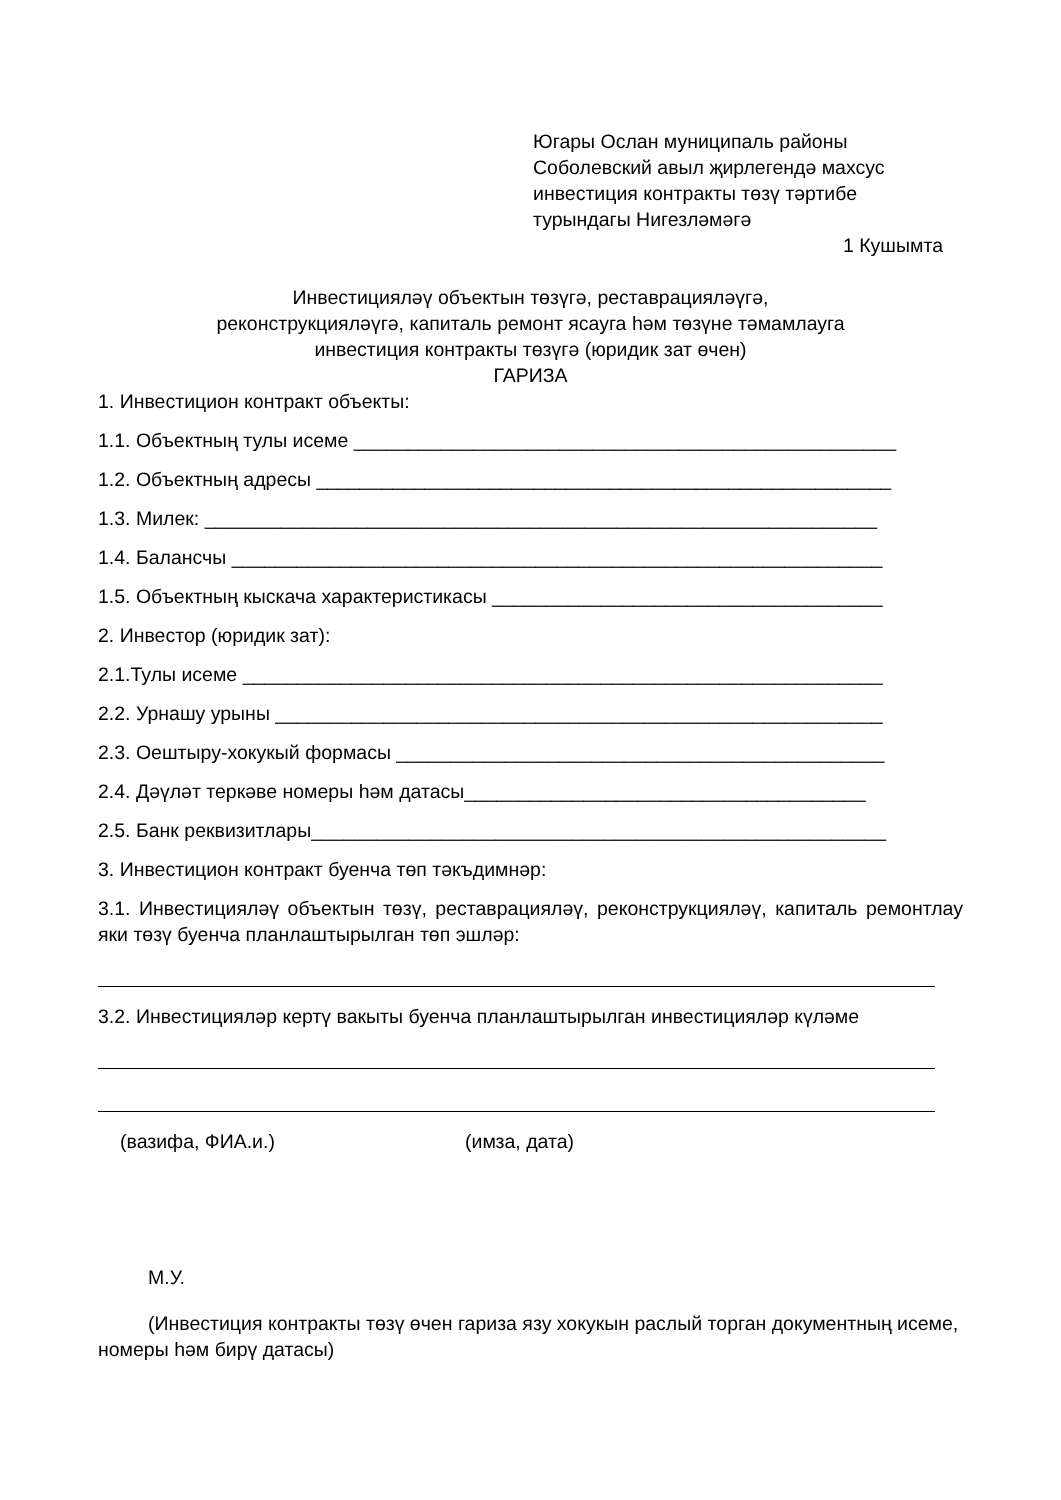Югары Ослан муниципаль районы
Соболевский авыл җирлегендә махсус
инвестиция контракты төзү тәртибе
турындагы Нигезләмәгә
1 Кушымта
Инвестицияләү объектын төзүгә, реставрацияләүгә,
реконструкцияләүгә, капиталь ремонт ясауга һәм төзүне тәмамлауга
инвестиция контракты төзүгә (юридик зат өчен)
ГАРИЗА
1. Инвестицион контракт объекты:
1.1. Объектның тулы исеме __________________________________________________
1.2. Объектның адресы _____________________________________________________
1.3. Милек: ______________________________________________________________
1.4. Балансчы ____________________________________________________________
1.5. Объектның кыскача характеристикасы ____________________________________
2. Инвестор (юридик зат):
2.1.Тулы исеме ___________________________________________________________
2.2. Урнашу урыны ________________________________________________________
2.3. Оештыру-хокукый формасы _____________________________________________
2.4. Дәүләт теркәве номеры һәм датасы_____________________________________
2.5. Банк реквизитлары_____________________________________________________
3. Инвестицион контракт буенча төп тәкъдимнәр:
3.1. Инвестицияләү объектын төзү, реставрацияләү, реконструкцияләү, капиталь ремонтлау яки төзү буенча планлаштырылган төп эшләр:
3.2. Инвестицияләр кертү вакыты буенча планлаштырылган инвестицияләр күләме
(вазифа, ФИА.и.) (имза, дата)
М.У.
(Инвестиция контракты төзү өчен гариза язу хокукын раслый торган документның исеме, номеры һәм бирү датасы)